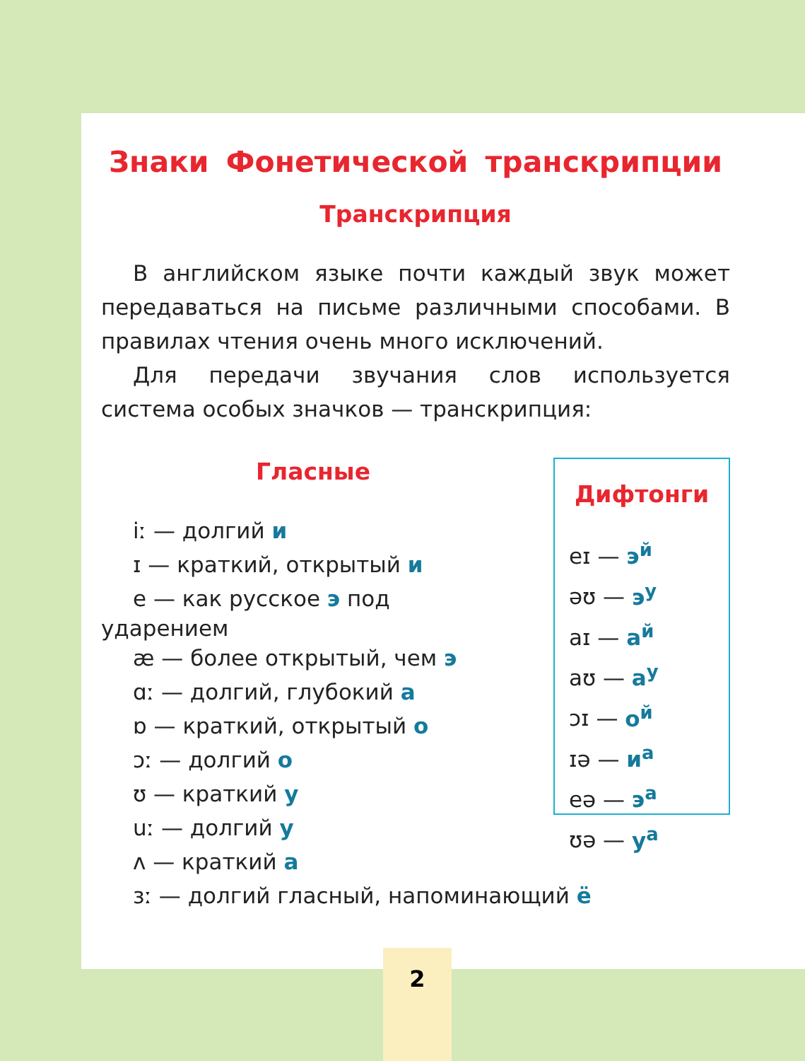Знаки Фонетической транскрипции
Транскрипция
В английском языке почти каждый звук может передаваться на письме различными способами. В правилах чтения очень много исключений.
Для передачи звучания слов используется система особых значков — транскрипция:
Гласные
iː — долгий и
ɪ — краткий, открытый и
e — как русское э под
ударением
æ — более открытый, чем э
ɑː — долгий, глубокий а
ɒ — краткий, открытый о
ɔː — долгий о
ʊ — краткий у
uː — долгий у
ʌ — краткий а
ɜː — долгий гласный, напоминающий ё
Дифтонги
eɪ — э<sup>й</sup>
əʊ — э<sup>у</sup>
aɪ — а<sup>й</sup>
aʊ — а<sup>у</sup>
ɔɪ — о<sup>й</sup>
ɪə — и<sup>а</sup>
eə — э<sup>а</sup>
ʊə — у<sup>а</sup>
2